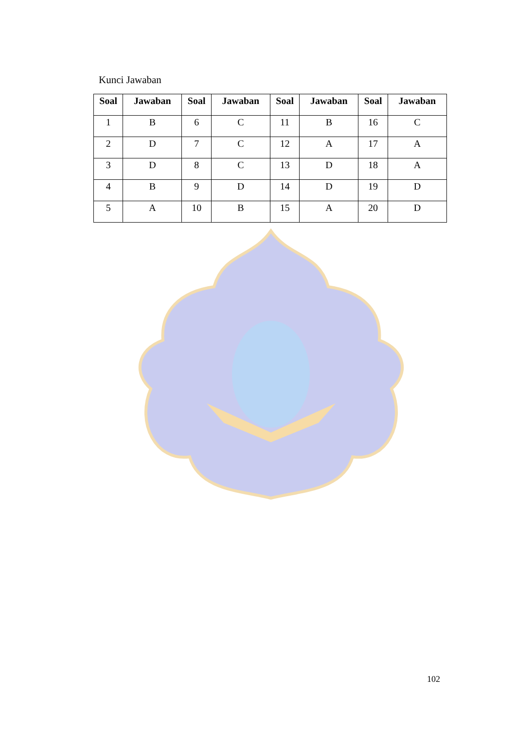Kunci Jawaban
| Soal | Jawaban | Soal | Jawaban | Soal | Jawaban | Soal | Jawaban |
| --- | --- | --- | --- | --- | --- | --- | --- |
| 1 | B | 6 | C | 11 | B | 16 | C |
| 2 | D | 7 | C | 12 | A | 17 | A |
| 3 | D | 8 | C | 13 | D | 18 | A |
| 4 | B | 9 | D | 14 | D | 19 | D |
| 5 | A | 10 | B | 15 | A | 20 | D |
102